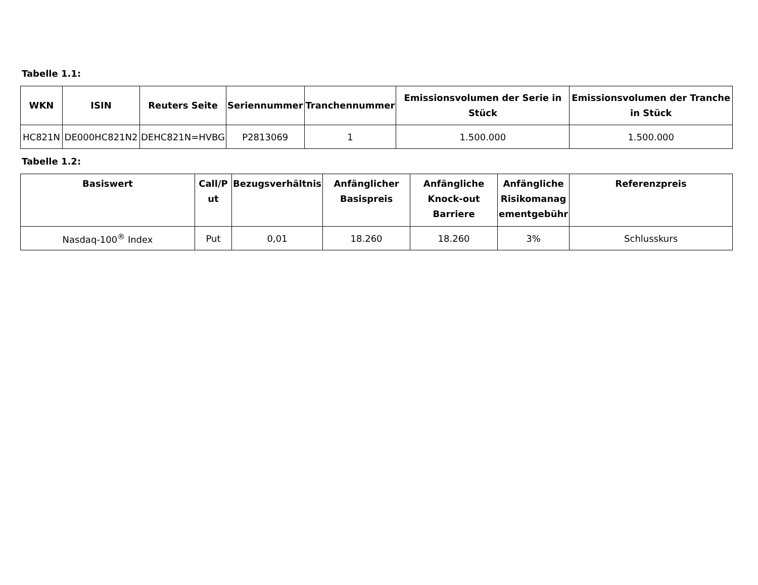Tabelle 1.1:
| WKN | ISIN | Reuters Seite | Seriennummer | Tranchennummer | Emissionsvolumen der Serie in Stück | Emissionsvolumen der Tranche in Stück |
| --- | --- | --- | --- | --- | --- | --- |
| HC821N | DE000HC821N2 | DEHC821N=HVBG | P2813069 | 1 | 1.500.000 | 1.500.000 |
Tabelle 1.2:
| Basiswert | Call/P ut | Bezugsverhältnis | Anfänglicher Basispreis | Anfängliche Knock-out Barriere | Anfängliche Risikomanag ementgebühr | Referenzpreis |
| --- | --- | --- | --- | --- | --- | --- |
| Nasdaq-100<sup>®</sup> Index | Put | 0,01 | 18.260 | 18.260 | 3% | Schlusskurs |